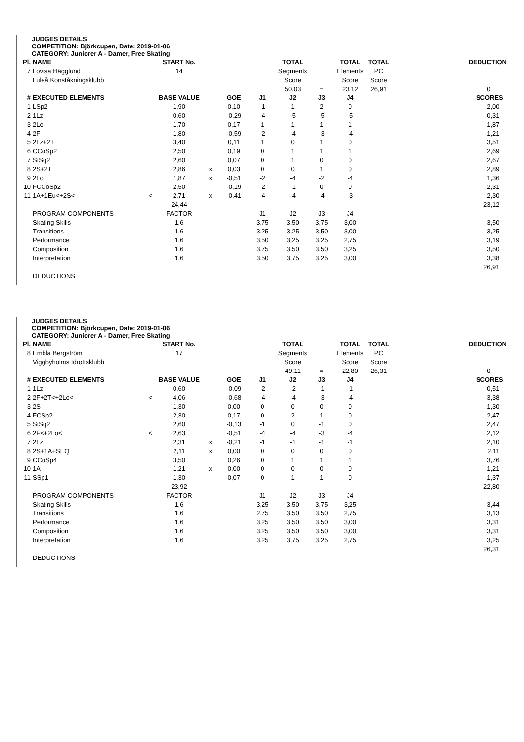JUDGES DETAILS
COMPETITION: Björkcupen, Date: 2019-01-06
CATEGORY: Juniorer A - Damer, Free Skating
| Pl. | NAME | | START No. | | | | TOTAL | | TOTAL | TOTAL | DEDUCTION |
| 7 | Lovisa Hägglund | | 14 | | | | Segments | | Elements | PC | |
| | Luleå Konståkningsklubb | | | | | | Score | | Score | Score | |
| | | | | | | | 50,03 | = | 23,12 | 26,91 | 0 |
| # | EXECUTED ELEMENTS | | BASE VALUE | | GOE | J1 | J2 | J3 | J4 | | SCORES |
| 1 | LSp2 | | 1,90 | | 0,10 | -1 | 1 | 2 | 0 | | 2,00 |
| 2 | 1Lz | | 0,60 | | -0,29 | -4 | -5 | -5 | -5 | | 0,31 |
| 3 | 2Lo | | 1,70 | | 0,17 | 1 | 1 | 1 | 1 | | 1,87 |
| 4 | 2F | | 1,80 | | -0,59 | -2 | -4 | -3 | -4 | | 1,21 |
| 5 | 2Lz+2T | | 3,40 | | 0,11 | 1 | 0 | 1 | 0 | | 3,51 |
| 6 | CCoSp2 | | 2,50 | | 0,19 | 0 | 1 | 1 | 1 | | 2,69 |
| 7 | StSq2 | | 2,60 | | 0,07 | 0 | 1 | 0 | 0 | | 2,67 |
| 8 | 2S+2T | | 2,86 | x | 0,03 | 0 | 0 | 1 | 0 | | 2,89 |
| 9 | 2Lo | | 1,87 | x | -0,51 | -2 | -4 | -2 | -4 | | 1,36 |
| 10 | FCCoSp2 | | 2,50 | | -0,19 | -2 | -1 | 0 | 0 | | 2,31 |
| 11 | 1A+1Eu<+2S< | < | 2,71 | x | -0,41 | -4 | -4 | -4 | -3 | | 2,30 |
| | | | 24,44 | | | | | | | | 23,12 |
| | PROGRAM COMPONENTS | | FACTOR | | | J1 | J2 | J3 | J4 | | |
| | Skating Skills | | 1,6 | | | 3,75 | 3,50 | 3,75 | 3,00 | | 3,50 |
| | Transitions | | 1,6 | | | 3,25 | 3,25 | 3,50 | 3,00 | | 3,25 |
| | Performance | | 1,6 | | | 3,50 | 3,25 | 3,25 | 2,75 | | 3,19 |
| | Composition | | 1,6 | | | 3,75 | 3,50 | 3,50 | 3,25 | | 3,50 |
| | Interpretation | | 1,6 | | | 3,50 | 3,75 | 3,25 | 3,00 | | 3,38 |
| | | | | | | | | | | | 26,91 |
| | DEDUCTIONS | | | | | | | | | | |
JUDGES DETAILS
COMPETITION: Björkcupen, Date: 2019-01-06
CATEGORY: Juniorer A - Damer, Free Skating
| Pl. | NAME | | START No. | | | | TOTAL | | TOTAL | TOTAL | DEDUCTION |
| 8 | Embla Bergström | | 17 | | | | Segments | | Elements | PC | |
| | Viggbyholms Idrottsklubb | | | | | | Score | | Score | Score | |
| | | | | | | | 49,11 | = | 22,80 | 26,31 | 0 |
| # | EXECUTED ELEMENTS | | BASE VALUE | | GOE | J1 | J2 | J3 | J4 | | SCORES |
| 1 | 1Lz | | 0,60 | | -0,09 | -2 | -2 | -1 | -1 | | 0,51 |
| 2 | 2F+2T<+2Lo< | < | 4,06 | | -0,68 | -4 | -4 | -3 | -4 | | 3,38 |
| 3 | 2S | | 1,30 | | 0,00 | 0 | 0 | 0 | 0 | | 1,30 |
| 4 | FCSp2 | | 2,30 | | 0,17 | 0 | 2 | 1 | 0 | | 2,47 |
| 5 | StSq2 | | 2,60 | | -0,13 | -1 | 0 | -1 | 0 | | 2,47 |
| 6 | 2F<+2Lo< | < | 2,63 | | -0,51 | -4 | -4 | -3 | -4 | | 2,12 |
| 7 | 2Lz | | 2,31 | x | -0,21 | -1 | -1 | -1 | -1 | | 2,10 |
| 8 | 2S+1A+SEQ | | 2,11 | x | 0,00 | 0 | 0 | 0 | 0 | | 2,11 |
| 9 | CCoSp4 | | 3,50 | | 0,26 | 0 | 1 | 1 | 1 | | 3,76 |
| 10 | 1A | | 1,21 | x | 0,00 | 0 | 0 | 0 | 0 | | 1,21 |
| 11 | SSp1 | | 1,30 | | 0,07 | 0 | 1 | 1 | 0 | | 1,37 |
| | | | 23,92 | | | | | | | | 22,80 |
| | PROGRAM COMPONENTS | | FACTOR | | | J1 | J2 | J3 | J4 | | |
| | Skating Skills | | 1,6 | | | 3,25 | 3,50 | 3,75 | 3,25 | | 3,44 |
| | Transitions | | 1,6 | | | 2,75 | 3,50 | 3,50 | 2,75 | | 3,13 |
| | Performance | | 1,6 | | | 3,25 | 3,50 | 3,50 | 3,00 | | 3,31 |
| | Composition | | 1,6 | | | 3,25 | 3,50 | 3,50 | 3,00 | | 3,31 |
| | Interpretation | | 1,6 | | | 3,25 | 3,75 | 3,25 | 2,75 | | 3,25 |
| | | | | | | | | | | | 26,31 |
| | DEDUCTIONS | | | | | | | | | | |